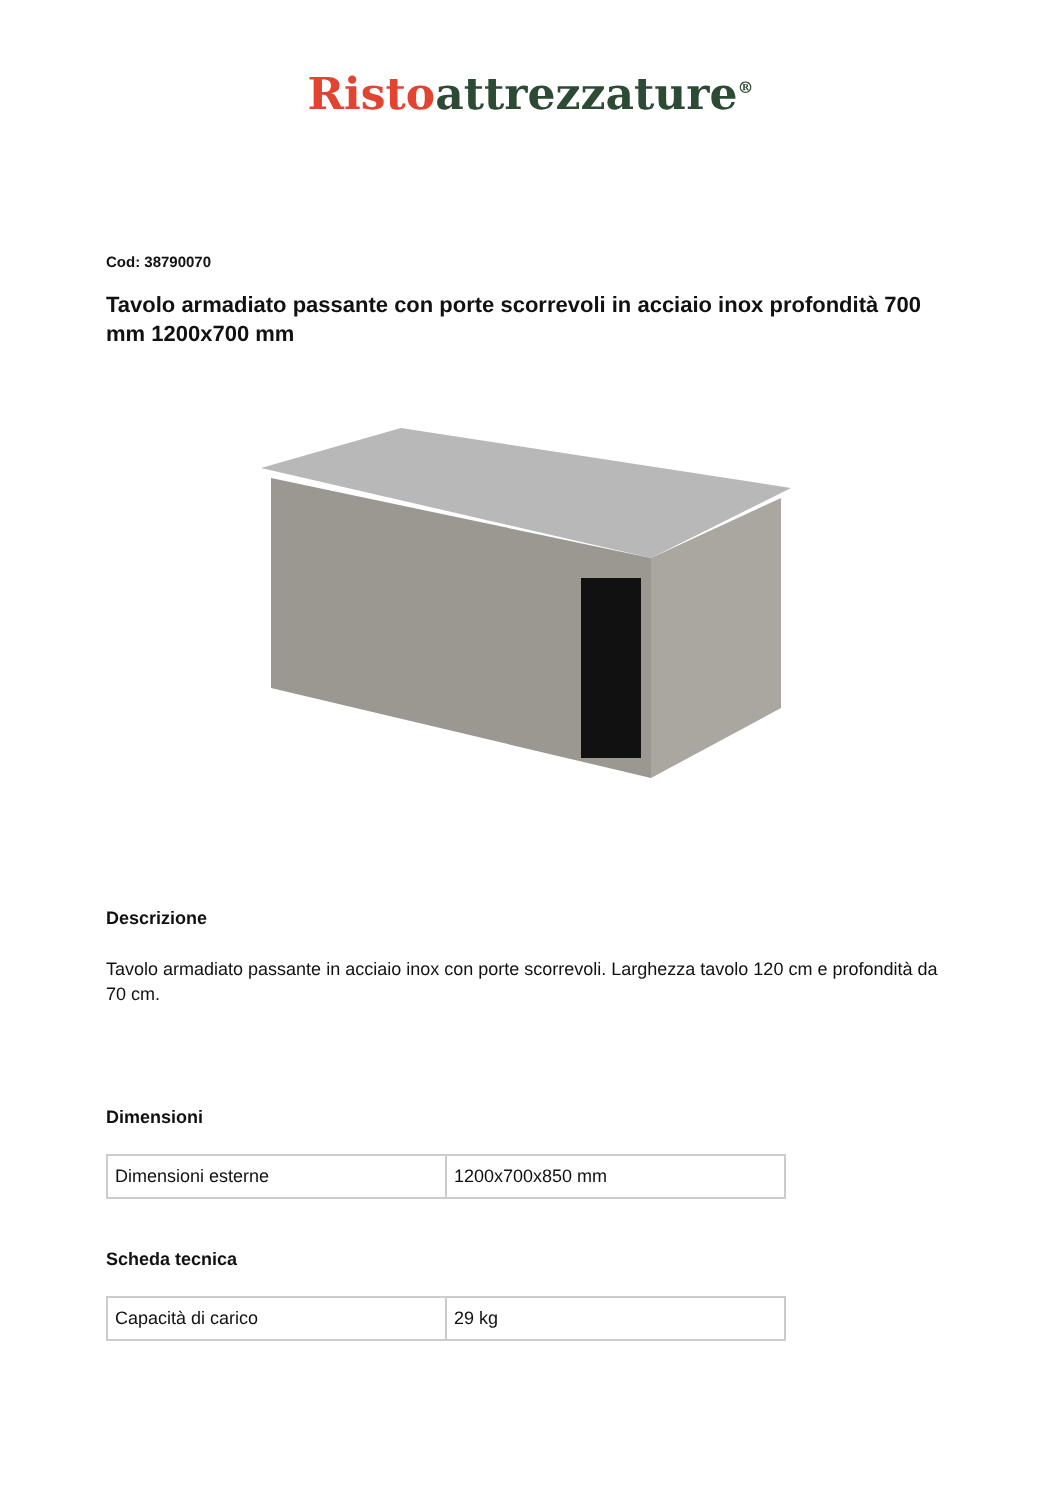Risto attrezzature<sup>®</sup>
Cod: 38790070
Tavolo armadiato passante con porte scorrevoli in acciaio inox profondità 700 mm 1200x700 mm
Descrizione
Tavolo armadiato passante in acciaio inox con porte scorrevoli. Larghezza tavolo 120 cm e profondità da 70 cm.
Dimensioni
| Dimensioni esterne | 1200x700x850 mm |
Scheda tecnica
| Capacità di carico | 29 kg |